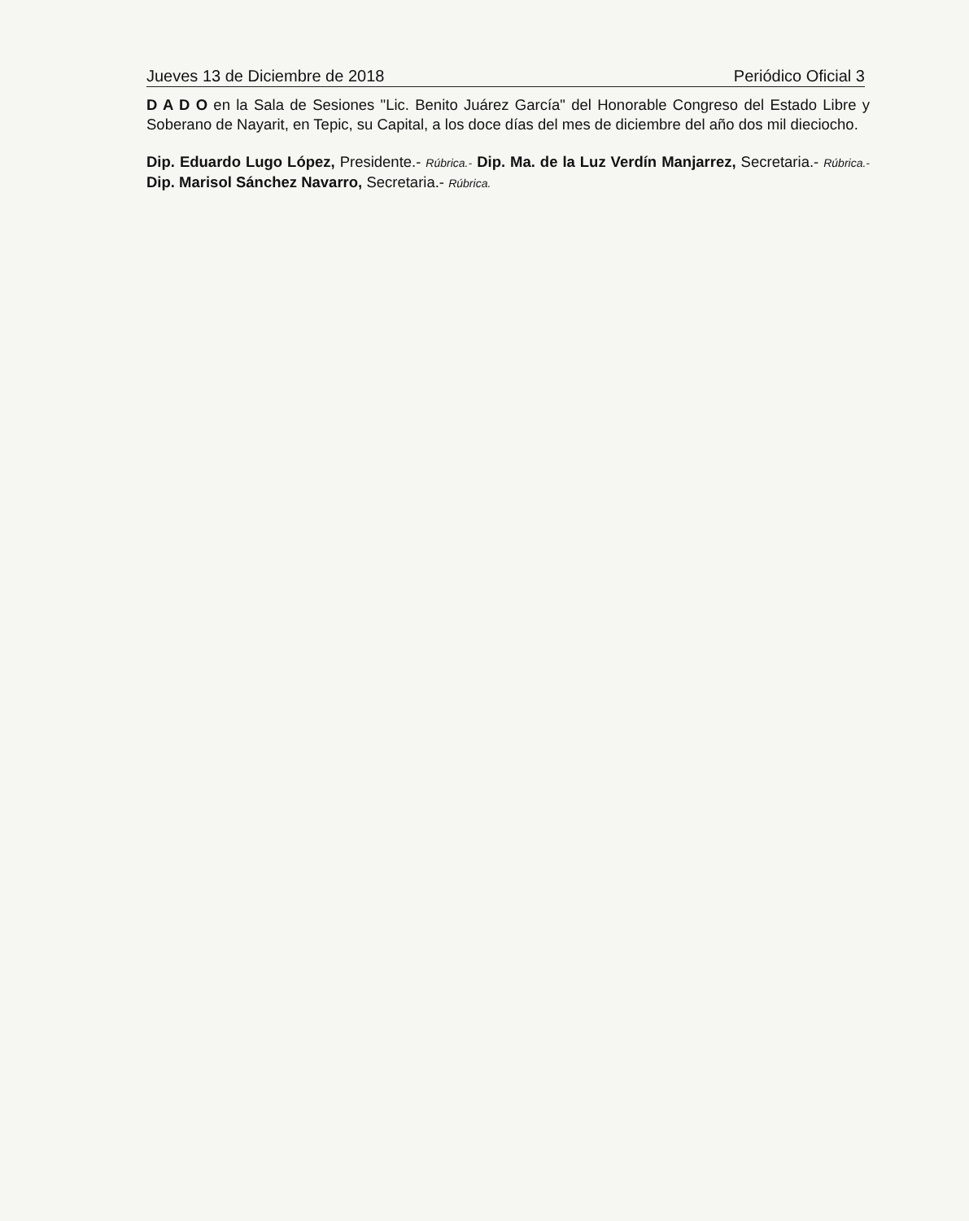Jueves 13 de Diciembre de 2018 Periódico Oficial 3
D A D O en la Sala de Sesiones "Lic. Benito Juárez García" del Honorable Congreso del Estado Libre y Soberano de Nayarit, en Tepic, su Capital, a los doce días del mes de diciembre del año dos mil dieciocho.
Dip. Eduardo Lugo López, Presidente.- Rúbrica.- Dip. Ma. de la Luz Verdín Manjarrez, Secretaria.- Rúbrica.- Dip. Marisol Sánchez Navarro, Secretaria.- Rúbrica.